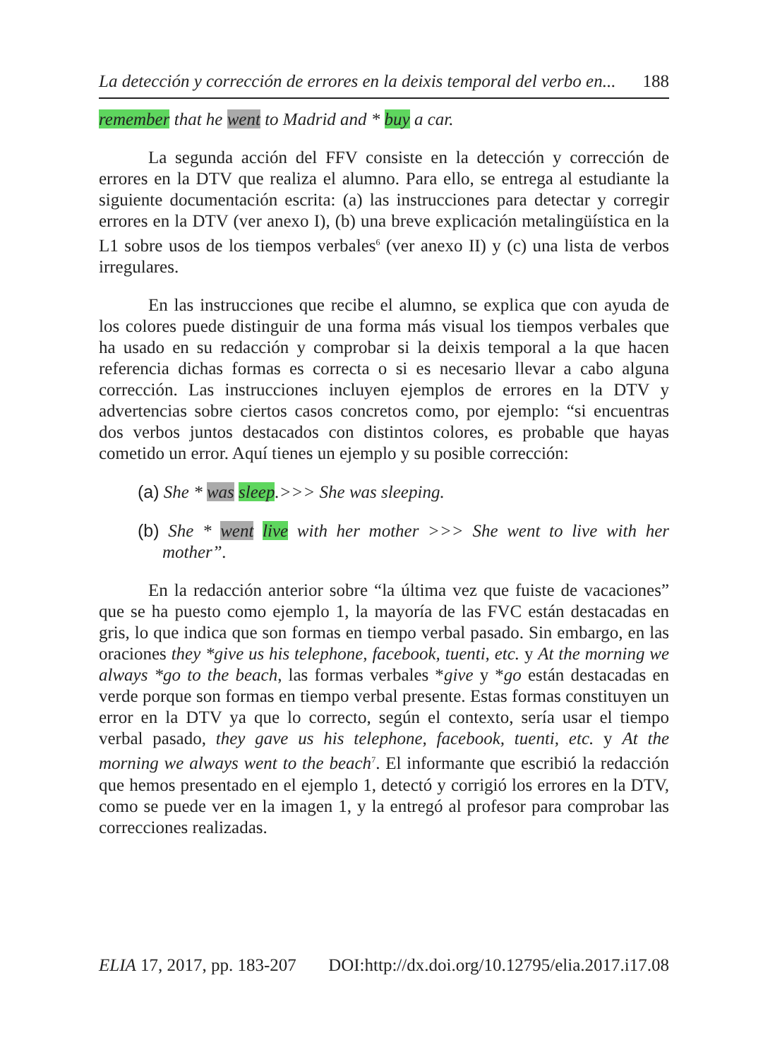La detección y corrección de errores en la deixis temporal del verbo en... 188
remember that he went to Madrid and * buy a car.
La segunda acción del FFV consiste en la detección y corrección de errores en la DTV que realiza el alumno. Para ello, se entrega al estudiante la siguiente documentación escrita: (a) las instrucciones para detectar y corregir errores en la DTV (ver anexo I), (b) una breve explicación metalingüística en la L1 sobre usos de los tiempos verbales<sup>6</sup> (ver anexo II) y (c) una lista de verbos irregulares.
En las instrucciones que recibe el alumno, se explica que con ayuda de los colores puede distinguir de una forma más visual los tiempos verbales que ha usado en su redacción y comprobar si la deixis temporal a la que hacen referencia dichas formas es correcta o si es necesario llevar a cabo alguna corrección. Las instrucciones incluyen ejemplos de errores en la DTV y advertencias sobre ciertos casos concretos como, por ejemplo: “si encuentras dos verbos juntos destacados con distintos colores, es probable que hayas cometido un error. Aquí tienes un ejemplo y su posible corrección:
(a) She * was sleep.>>> She was sleeping.
(b) She * went live with her mother >>> She went to live with her mother”.
En la redacción anterior sobre “la última vez que fuiste de vacaciones” que se ha puesto como ejemplo 1, la mayoría de las FVC están destacadas en gris, lo que indica que son formas en tiempo verbal pasado. Sin embargo, en las oraciones they *give us his telephone, facebook, tuenti, etc. y At the morning we always *go to the beach, las formas verbales *give y *go están destacadas en verde porque son formas en tiempo verbal presente. Estas formas constituyen un error en la DTV ya que lo correcto, según el contexto, sería usar el tiempo verbal pasado, they gave us his telephone, facebook, tuenti, etc. y At the morning we always went to the beach<sup>7</sup>. El informante que escribió la redacción que hemos presentado en el ejemplo 1, detectó y corrigió los errores en la DTV, como se puede ver en la imagen 1, y la entregó al profesor para comprobar las correcciones realizadas.
ELIA 17, 2017, pp. 183-207 DOI:http://dx.doi.org/10.12795/elia.2017.i17.08